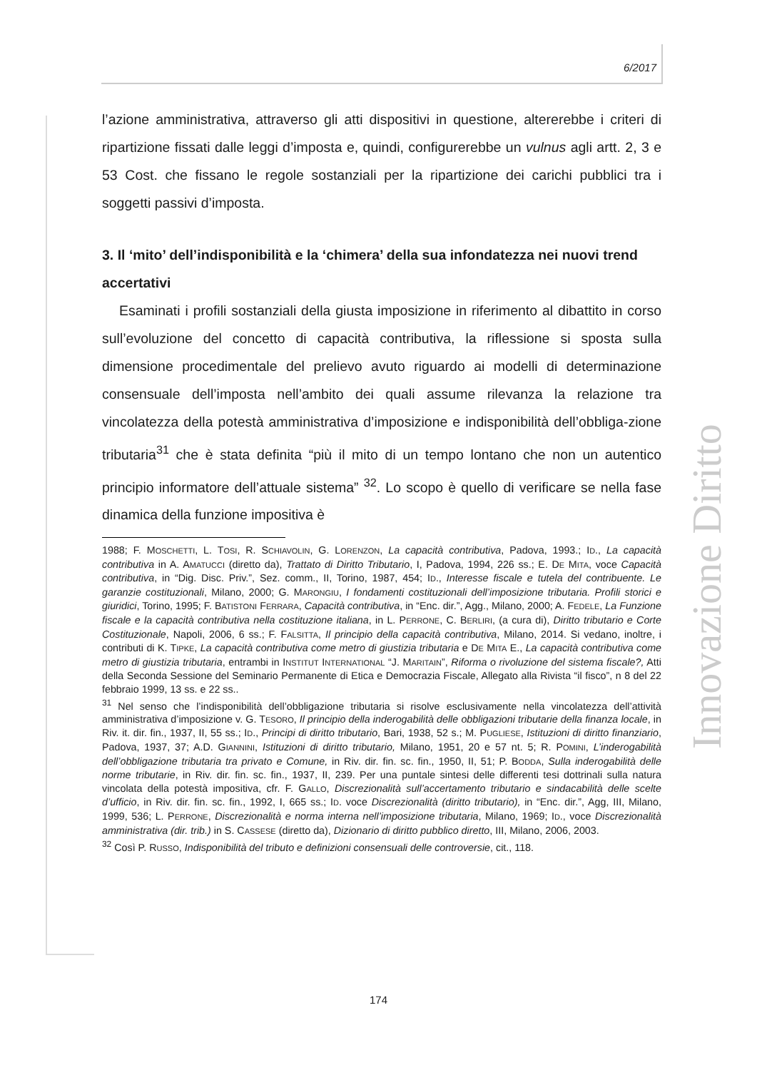6/2017
Innovazione Diritto
l’azione amministrativa, attraverso gli atti dispositivi in questione, altererebbe i criteri di ripartizione fissati dalle leggi d’imposta e, quindi, configurerebbe un vulnus agli artt. 2, 3 e 53 Cost. che fissano le regole sostanziali per la ripartizione dei carichi pubblici tra i soggetti passivi d’imposta.
3. Il ‘mito’ dell’indisponibilità e la ‘chimera’ della sua infondatezza nei nuovi trend accertativi
Esaminati i profili sostanziali della giusta imposizione in riferimento al dibattito in corso sull’evoluzione del concetto di capacità contributiva, la riflessione si sposta sulla dimensione procedimentale del prelievo avuto riguardo ai modelli di determinazione consensuale dell’imposta nell’ambito dei quali assume rilevanza la relazione tra vincolatezza della potestà amministrativa d’imposizione e indisponibilità dell’obbliga-zione tributaria<sup>31</sup> che è stata definita “più il mito di un tempo lontano che non un autentico principio informatore dell’attuale sistema” <sup>32</sup>. Lo scopo è quello di verificare se nella fase dinamica della funzione impositiva è
1988; F. MOSCHETTI, L. TOSI, R. SCHIAVOLIN, G. LORENZON, La capacità contributiva, Padova, 1993.; ID., La capacità contributiva in A. AMATUCCI (diretto da), Trattato di Diritto Tributario, I, Padova, 1994, 226 ss.; E. DE MITA, voce Capacità contributiva, in “Dig. Disc. Priv.”, Sez. comm., II, Torino, 1987, 454; ID., Interesse fiscale e tutela del contribuente. Le garanzie costituzionali, Milano, 2000; G. MARONGIU, I fondamenti costituzionali dell’imposizione tributaria. Profili storici e giuridici, Torino, 1995; F. BATISTONI FERRARA, Capacità contributiva, in “Enc. dir.”, Agg., Milano, 2000; A. FEDELE, La Funzione fiscale e la capacità contributiva nella costituzione italiana, in L. PERRONE, C. BERLIRI, (a cura di), Diritto tributario e Corte Costituzionale, Napoli, 2006, 6 ss.; F. FALSITTA, Il principio della capacità contributiva, Milano, 2014. Si vedano, inoltre, i contributi di K. TIPKE, La capacità contributiva come metro di giustizia tributaria e DE MITA E., La capacità contributiva come metro di giustizia tributaria, entrambi in INSTITUT INTERNATIONAL “J. MARITAIN”, Riforma o rivoluzione del sistema fiscale?, Atti della Seconda Sessione del Seminario Permanente di Etica e Democrazia Fiscale, Allegato alla Rivista “il fisco”, n 8 del 22 febbraio 1999, 13 ss. e 22 ss..
<sup>31</sup> Nel senso che l’indisponibilità dell’obbligazione tributaria si risolve esclusivamente nella vincolatezza dell’attività amministrativa d’imposizione v. G. TESORO, Il principio della inderogabilità delle obbligazioni tributarie della finanza locale, in Riv. it. dir. fin., 1937, II, 55 ss.; ID., Principi di diritto tributario, Bari, 1938, 52 s.; M. PUGLIESE, Istituzioni di diritto finanziario, Padova, 1937, 37; A.D. GIANNINI, Istituzioni di diritto tributario, Milano, 1951, 20 e 57 nt. 5; R. POMINI, L’inderogabilità dell’obbligazione tributaria tra privato e Comune, in Riv. dir. fin. sc. fin., 1950, II, 51; P. BODDA, Sulla inderogabilità delle norme tributarie, in Riv. dir. fin. sc. fin., 1937, II, 239. Per una puntale sintesi delle differenti tesi dottrinali sulla natura vincolata della potestà impositiva, cfr. F. GALLO, Discrezionalità sull’accertamento tributario e sindacabilità delle scelte d’ufficio, in Riv. dir. fin. sc. fin., 1992, I, 665 ss.; ID. voce Discrezionalità (diritto tributario), in “Enc. dir.”, Agg, III, Milano, 1999, 536; L. PERRONE, Discrezionalità e norma interna nell’imposizione tributaria, Milano, 1969; ID., voce Discrezionalità amministrativa (dir. trib.) in S. CASSESE (diretto da), Dizionario di diritto pubblico diretto, III, Milano, 2006, 2003.
<sup>32</sup> Così P. RUSSO, Indisponibilità del tributo e definizioni consensuali delle controversie, cit., 118.
174